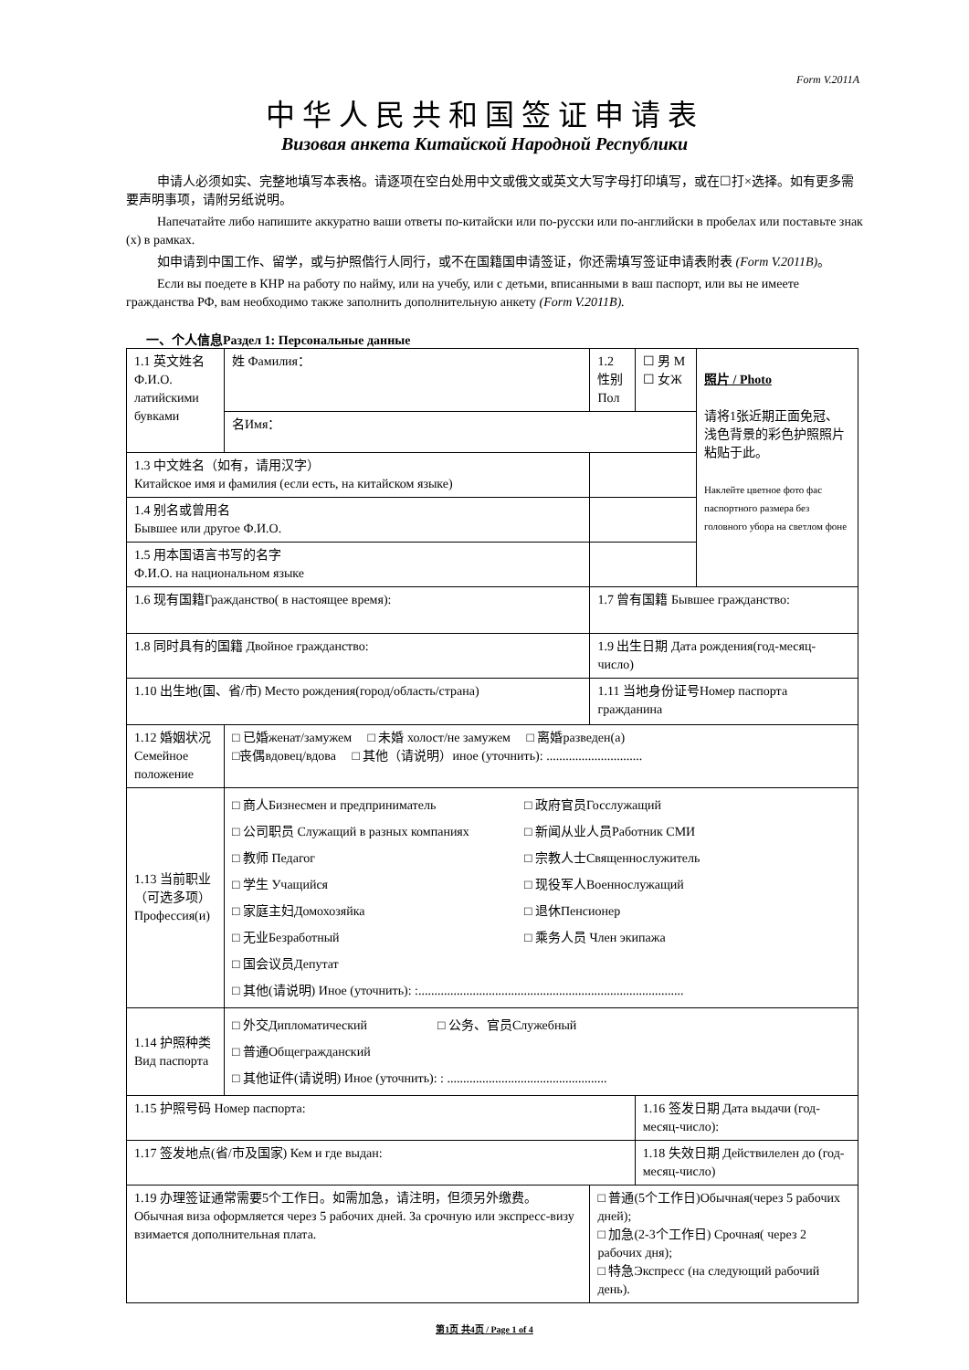Form V.2011A
中华人民共和国签证申请表
Визовая анкета Китайской Народной Республики
申请人必须如实、完整地填写本表格。请逐项在空白处用中文或俄文或英文大写字母打印填写，或在☐打×选择。如有更多需要声明事项，请附另纸说明。
Напечатайте либо напишите аккуратно ваши ответы по-китайски или по-русски или по-английски в пробелах или поставьте знак (x) в рамках.
如申请到中国工作、留学，或与护照偕行人同行，或不在国籍国申请签证，你还需填写签证申请表附表 (Form V.2011B)。
Если вы поедете в КНР на работу по найму, или на учебу, или с детьми, вписанными в ваш паспорт, или вы не имеете гражданства РФ, вам необходимо также заполнить дополнительную анкету (Form V.2011B).
一、个人信息Раздел 1: Персональные данные
| 1.1 英文姓名 Ф.И.О. латийскими бувками | 姓 Фамилия： | | | 1.2 性别 Пол | ☐ 男 M ☐ 女Ж | 照片 / Photo 请将1张近期正面免冠、浅色背景的彩色护照照片粘贴于此。 Наклейте цветное фото фас паспортного размера без головного убора на светлом фоне |
| | 名Имя： | | | | | |
| 1.3 中文姓名（如有，请用汉字） Китайское имя и фамилия (если есть, на китайском языке) | | | | | | |
| 1.4 别名或曾用名 Бывшее или другое Ф.И.О. | | | | | | |
| 1.5 用本国语言书写的名字 Ф.И.О. на национальном языке | | | | | | |
| 1.6 现有国籍Гражданство( в настоящее время): | | | | 1.7 曾有国籍 Бывшее гражданство: | | |
| 1.8 同时具有的国籍 Двойное гражданство: | | | | 1.9 出生日期 Дата рождения(год-месяц-число) | | |
| 1.10 出生地(国、省/市) Место рождения(город/область/страна) | | | | 1.11 当地身份证号Номер паспорта гражданина | | |
| 1.12 婚姻状况 Семейное положение | □ 已婚женат/замужем □ 未婚 холост/не замужем □ 离婚разведен(а) □丧偶вдовец/вдова □ 其他（请说明）иное (уточнить): .............................. | | | | | |
| 1.13 当前职业 （可选多项） Профессия(и) | □ 商人Бизнесмен и предприниматель □ 公司职员 Служащий в разных компаниях □ 教师 Педагог □ 学生 Учащийся □ 家庭主妇Домохозяйка □ 无业Безработный □ 国会议员Депутат □ 政府官员Госслужащий □ 新闻从业人员Работник СМИ □ 宗教人士Священнослужитель □ 现役军人Военнослужащий □ 退休Пенсионер □ 乘务人员 Член экипажа □ 其他(请说明) Иное (уточнить): :................................................................................... | | | | | |
| 1.14 护照种类 Вид паспорта | □ 外交Дипломатический □ 公务、官员Служебный □ 普通Общегражданский □ 其他证件(请说明) Иное (уточнить): : .................................................. | | | | | |
| 1.15 护照号码 Номер паспорта: | | | | | 1.16 签发日期 Дата выдачи (год-месяц-число): | |
| 1.17 签发地点(省/市及国家) Кем и где выдан: | | | | | 1.18 失效日期 Действилелен до (год-месяц-число) | |
| 1.19 办理签证通常需要5个工作日。如需加急，请注明，但须另外缴费。Обычная виза оформляется через 5 рабочих дней. За срочную или экспресс-визу взимается дополнительная плата. | | | □ 普通(5个工作日)Обычная(через 5 рабочих дней); □ 加急(2-3个工作日) Срочная( через 2 рабочих дня); □ 特急Экспресс (на следующий рабочий день). | | | |
第1页 共4页 / Page 1 of 4